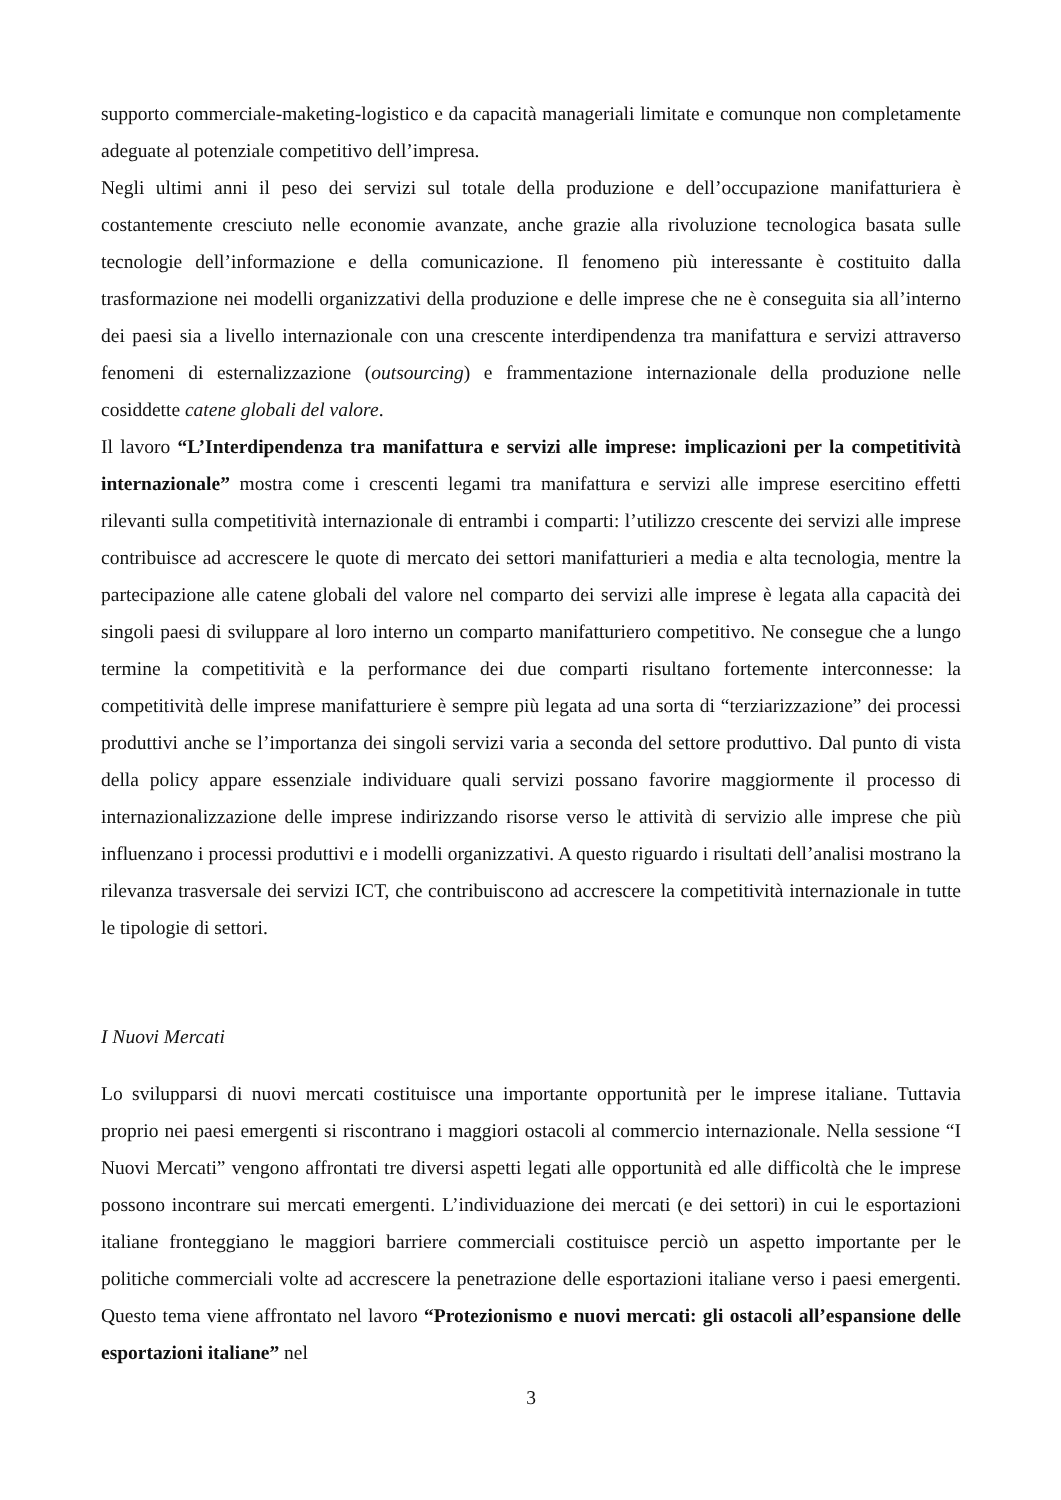supporto commerciale-maketing-logistico e da capacità manageriali limitate e comunque non completamente adeguate al potenziale competitivo dell’impresa.
Negli ultimi anni il peso dei servizi sul totale della produzione e dell’occupazione manifatturiera è costantemente cresciuto nelle economie avanzate, anche grazie alla rivoluzione tecnologica basata sulle tecnologie dell’informazione e della comunicazione. Il fenomeno più interessante è costituito dalla trasformazione nei modelli organizzativi della produzione e delle imprese che ne è conseguita sia all’interno dei paesi sia a livello internazionale con una crescente interdipendenza tra manifattura e servizi attraverso fenomeni di esternalizzazione (outsourcing) e frammentazione internazionale della produzione nelle cosiddette catene globali del valore.
Il lavoro “L’Interdipendenza tra manifattura e servizi alle imprese: implicazioni per la competitività internazionale” mostra come i crescenti legami tra manifattura e servizi alle imprese esercitino effetti rilevanti sulla competitività internazionale di entrambi i comparti: l’utilizzo crescente dei servizi alle imprese contribuisce ad accrescere le quote di mercato dei settori manifatturieri a media e alta tecnologia, mentre la partecipazione alle catene globali del valore nel comparto dei servizi alle imprese è legata alla capacità dei singoli paesi di sviluppare al loro interno un comparto manifatturiero competitivo. Ne consegue che a lungo termine la competitività e la performance dei due comparti risultano fortemente interconnesse: la competitività delle imprese manifatturiere è sempre più legata ad una sorta di “terziarizzazione” dei processi produttivi anche se l’importanza dei singoli servizi varia a seconda del settore produttivo. Dal punto di vista della policy appare essenziale individuare quali servizi possano favorire maggiormente il processo di internazionalizzazione delle imprese indirizzando risorse verso le attività di servizio alle imprese che più influenzano i processi produttivi e i modelli organizzativi. A questo riguardo i risultati dell’analisi mostrano la rilevanza trasversale dei servizi ICT, che contribuiscono ad accrescere la competitività internazionale in tutte le tipologie di settori.
I Nuovi Mercati
Lo svilupparsi di nuovi mercati costituisce una importante opportunità per le imprese italiane. Tuttavia proprio nei paesi emergenti si riscontrano i maggiori ostacoli al commercio internazionale. Nella sessione “I Nuovi Mercati” vengono affrontati tre diversi aspetti legati alle opportunità ed alle difficoltà che le imprese possono incontrare sui mercati emergenti. L’individuazione dei mercati (e dei settori) in cui le esportazioni italiane fronteggiano le maggiori barriere commerciali costituisce perciò un aspetto importante per le politiche commerciali volte ad accrescere la penetrazione delle esportazioni italiane verso i paesi emergenti. Questo tema viene affrontato nel lavoro “Protezionismo e nuovi mercati: gli ostacoli all’espansione delle esportazioni italiane” nel
3